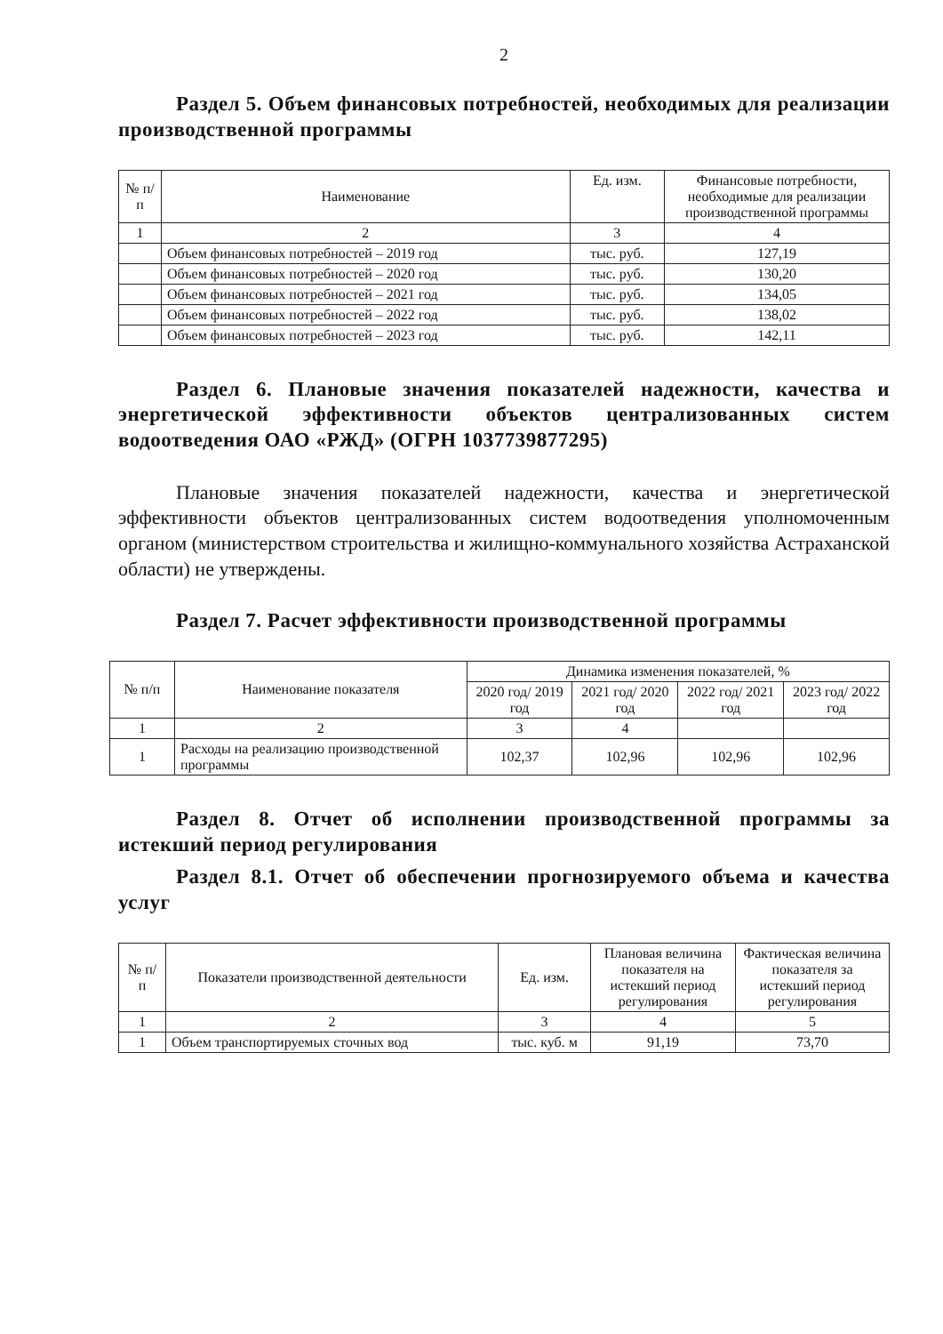2
Раздел 5. Объем финансовых потребностей, необходимых для реализации производственной программы
| № п/п | Наименование | Ед. изм. | Финансовые потребности, необходимые для реализации производственной программы |
| --- | --- | --- | --- |
| 1 | 2 | 3 | 4 |
| | Объем финансовых потребностей – 2019 год | тыс. руб. | 127,19 |
| | Объем финансовых потребностей – 2020 год | тыс. руб. | 130,20 |
| | Объем финансовых потребностей – 2021 год | тыс. руб. | 134,05 |
| | Объем финансовых потребностей – 2022 год | тыс. руб. | 138,02 |
| | Объем финансовых потребностей – 2023 год | тыс. руб. | 142,11 |
Раздел 6. Плановые значения показателей надежности, качества и энергетической эффективности объектов централизованных систем водоотведения ОАО «РЖД» (ОГРН 1037739877295)
Плановые значения показателей надежности, качества и энергетической эффективности объектов централизованных систем водоотведения уполномоченным органом (министерством строительства и жилищно-коммунального хозяйства Астраханской области) не утверждены.
Раздел 7. Расчет эффективности производственной программы
| № п/п | Наименование показателя | Динамика изменения показателей, % | | | |
| --- | --- | --- | --- | --- | --- |
| | | 2020 год/ 2019 год | 2021 год/ 2020 год | 2022 год/ 2021 год | 2023 год/ 2022 год |
| 1 | 2 | 3 | 4 | | |
| 1 | Расходы на реализацию производственной программы | 102,37 | 102,96 | 102,96 | 102,96 |
Раздел 8. Отчет об исполнении производственной программы за истекший период регулирования
Раздел 8.1. Отчет об обеспечении прогнозируемого объема и качества услуг
| № п/п | Показатели производственной деятельности | Ед. изм. | Плановая величина показателя на истекший период регулирования | Фактическая величина показателя за истекший период регулирования |
| --- | --- | --- | --- | --- |
| 1 | 2 | 3 | 4 | 5 |
| 1 | Объем транспортируемых сточных вод | тыс. куб. м | 91,19 | 73,70 |